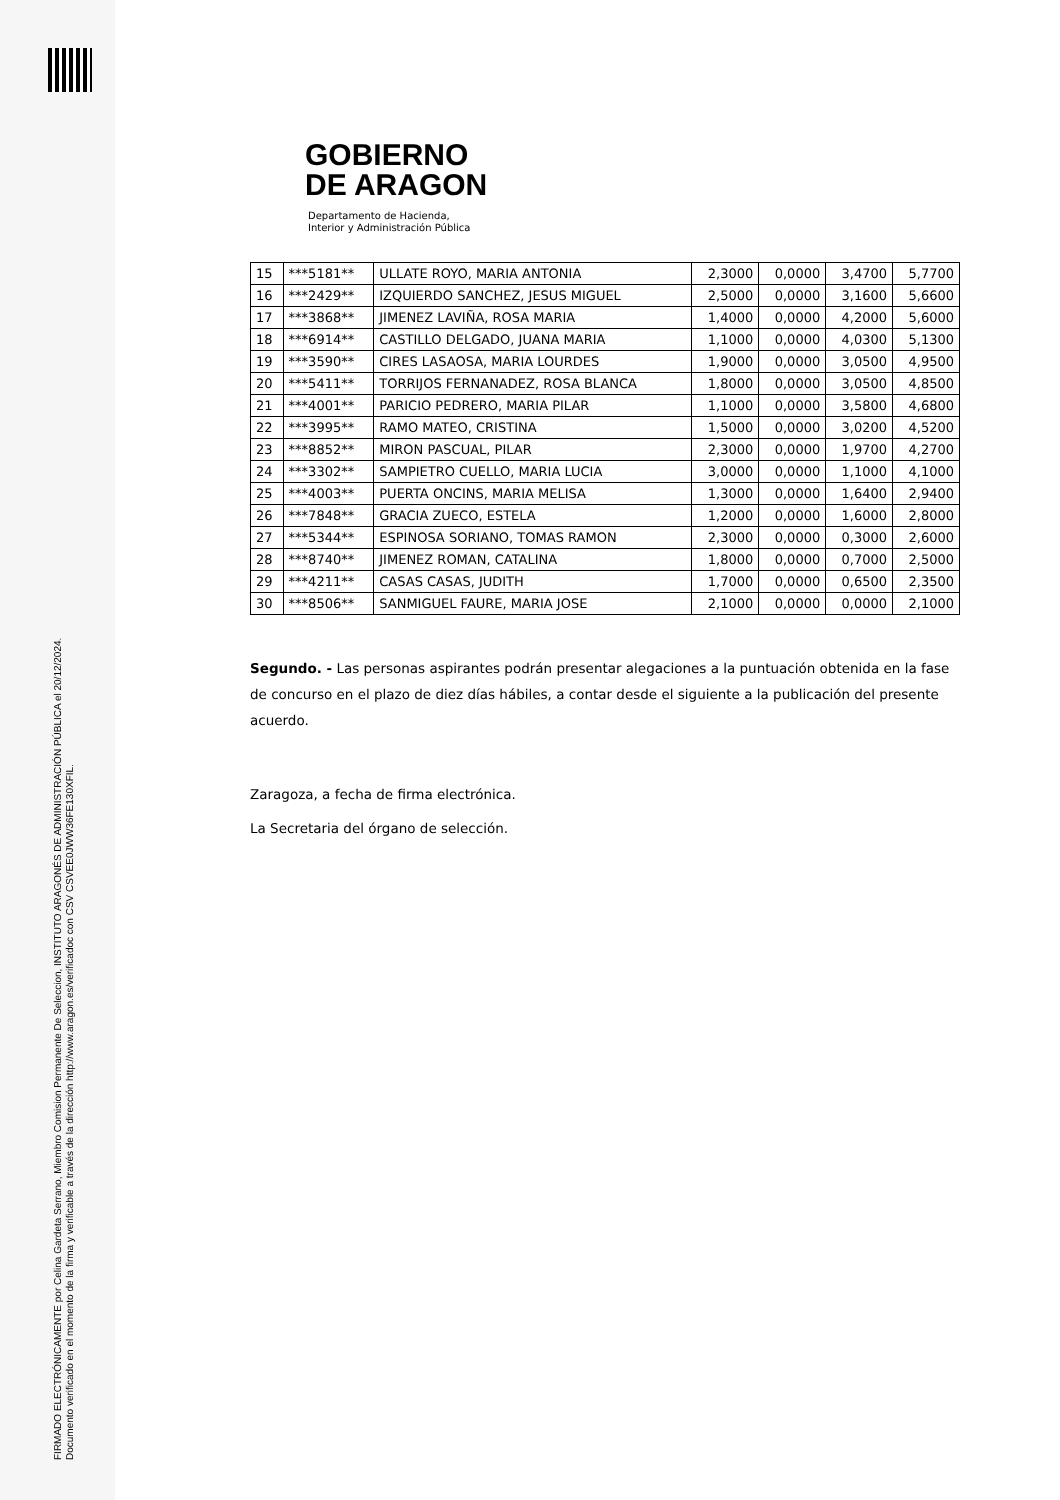FIRMADO ELECTRÓNICAMENTE por Celina Gardeta Serrano, Miembro Comision Permanente De Seleccion, INSTITUTO ARAGONÉS DE ADMINISTRACIÓN PÚBLICA el 20/12/2024.
Documento verificado en el momento de la firma y verificable a través de la dirección http://www.aragon.es/verificadoc con CSV CSVEE0JWW36FE130XFIL.
GOBIERNO
DE ARAGON
Departamento de Hacienda,
Interior y Administración Pública
| 15 | ***5181** | ULLATE ROYO, MARIA ANTONIA | 2,3000 | 0,0000 | 3,4700 | 5,7700 |
| 16 | ***2429** | IZQUIERDO SANCHEZ, JESUS MIGUEL | 2,5000 | 0,0000 | 3,1600 | 5,6600 |
| 17 | ***3868** | JIMENEZ LAVIÑA, ROSA MARIA | 1,4000 | 0,0000 | 4,2000 | 5,6000 |
| 18 | ***6914** | CASTILLO DELGADO, JUANA MARIA | 1,1000 | 0,0000 | 4,0300 | 5,1300 |
| 19 | ***3590** | CIRES LASAOSA, MARIA LOURDES | 1,9000 | 0,0000 | 3,0500 | 4,9500 |
| 20 | ***5411** | TORRIJOS FERNANADEZ, ROSA BLANCA | 1,8000 | 0,0000 | 3,0500 | 4,8500 |
| 21 | ***4001** | PARICIO PEDRERO, MARIA PILAR | 1,1000 | 0,0000 | 3,5800 | 4,6800 |
| 22 | ***3995** | RAMO MATEO, CRISTINA | 1,5000 | 0,0000 | 3,0200 | 4,5200 |
| 23 | ***8852** | MIRON PASCUAL, PILAR | 2,3000 | 0,0000 | 1,9700 | 4,2700 |
| 24 | ***3302** | SAMPIETRO CUELLO, MARIA LUCIA | 3,0000 | 0,0000 | 1,1000 | 4,1000 |
| 25 | ***4003** | PUERTA ONCINS, MARIA MELISA | 1,3000 | 0,0000 | 1,6400 | 2,9400 |
| 26 | ***7848** | GRACIA ZUECO, ESTELA | 1,2000 | 0,0000 | 1,6000 | 2,8000 |
| 27 | ***5344** | ESPINOSA SORIANO, TOMAS RAMON | 2,3000 | 0,0000 | 0,3000 | 2,6000 |
| 28 | ***8740** | JIMENEZ ROMAN, CATALINA | 1,8000 | 0,0000 | 0,7000 | 2,5000 |
| 29 | ***4211** | CASAS CASAS, JUDITH | 1,7000 | 0,0000 | 0,6500 | 2,3500 |
| 30 | ***8506** | SANMIGUEL FAURE, MARIA JOSE | 2,1000 | 0,0000 | 0,0000 | 2,1000 |
Segundo. - Las personas aspirantes podrán presentar alegaciones a la puntuación obtenida en la fase de concurso en el plazo de diez días hábiles, a contar desde el siguiente a la publicación del presente acuerdo.
Zaragoza, a fecha de firma electrónica.
La Secretaria del órgano de selección.